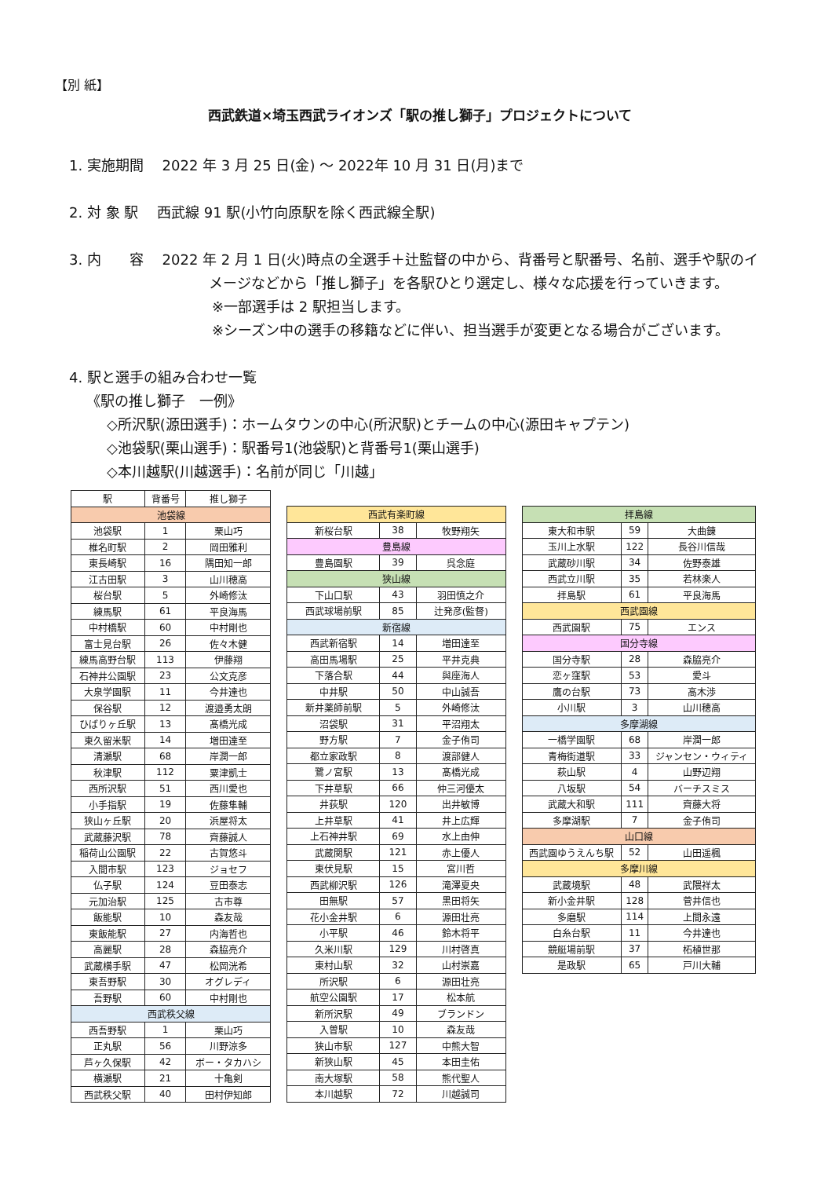【別 紙】
西武鉄道×埼玉西武ライオンズ「駅の推し獅子」プロジェクトについて
1. 実施期間　 2022 年 3 月 25 日(金) ～ 2022年 10 月 31 日(月)まで
2. 対 象 駅　 西武線 91 駅(小竹向原駅を除く西武線全駅)
3. 内　　容　 2022 年 2 月 1 日(火)時点の全選手＋辻監督の中から、背番号と駅番号、名前、選手や駅のイ
メージなどから「推し獅子」を各駅ひとり選定し、様々な応援を行っていきます。
※一部選手は 2 駅担当します。
※シーズン中の選手の移籍などに伴い、担当選手が変更となる場合がございます。
4. 駅と選手の組み合わせ一覧
《駅の推し獅子　一例》
◇所沢駅(源田選手)：ホームタウンの中心(所沢駅)とチームの中心(源田キャプテン)
◇池袋駅(栗山選手)：駅番号1(池袋駅)と背番号1(栗山選手)
◇本川越駅(川越選手)：名前が同じ「川越」
| 駅 | 背番号 | 推し獅子 |
| --- | --- | --- |
| 池袋線 | | |
| 池袋駅 | 1 | 栗山巧 |
| 椎名町駅 | 2 | 岡田雅利 |
| 東長崎駅 | 16 | 隅田知一郎 |
| 江古田駅 | 3 | 山川穂高 |
| 桜台駅 | 5 | 外崎修汰 |
| 練馬駅 | 61 | 平良海馬 |
| 中村橋駅 | 60 | 中村剛也 |
| 富士見台駅 | 26 | 佐々木健 |
| 練馬高野台駅 | 113 | 伊藤翔 |
| 石神井公園駅 | 23 | 公文克彦 |
| 大泉学園駅 | 11 | 今井達也 |
| 保谷駅 | 12 | 渡邉勇太朗 |
| ひばりヶ丘駅 | 13 | 髙橋光成 |
| 東久留米駅 | 14 | 増田達至 |
| 清瀬駅 | 68 | 岸潤一郎 |
| 秋津駅 | 112 | 粟津凱士 |
| 西所沢駅 | 51 | 西川愛也 |
| 小手指駅 | 19 | 佐藤隼輔 |
| 狭山ヶ丘駅 | 20 | 浜屋将太 |
| 武蔵藤沢駅 | 78 | 齊藤誠人 |
| 稲荷山公園駅 | 22 | 古賀悠斗 |
| 入間市駅 | 123 | ジョセフ |
| 仏子駅 | 124 | 豆田泰志 |
| 元加治駅 | 125 | 古市尊 |
| 飯能駅 | 10 | 森友哉 |
| 東飯能駅 | 27 | 内海哲也 |
| 高麗駅 | 28 | 森脇亮介 |
| 武蔵横手駅 | 47 | 松岡洸希 |
| 東吾野駅 | 30 | オグレディ |
| 吾野駅 | 60 | 中村剛也 |
| 西武秩父線 | | |
| 西吾野駅 | 1 | 栗山巧 |
| 正丸駅 | 56 | 川野涼多 |
| 芦ヶ久保駅 | 42 | ボー・タカハシ |
| 横瀬駅 | 21 | 十亀剣 |
| 西武秩父駅 | 40 | 田村伊知郎 |
| 西武有楽町線 | | |
| 新桜台駅 | 38 | 牧野翔矢 |
| 豊島線 | | |
| 豊島園駅 | 39 | 呉念庭 |
| 狭山線 | | |
| 下山口駅 | 43 | 羽田慎之介 |
| 西武球場前駅 | 85 | 辻発彦(監督) |
| 新宿線 | | |
| 西武新宿駅 | 14 | 増田達至 |
| 高田馬場駅 | 25 | 平井克典 |
| 下落合駅 | 44 | 與座海人 |
| 中井駅 | 50 | 中山誠吾 |
| 新井薬師前駅 | 5 | 外崎修汰 |
| 沼袋駅 | 31 | 平沼翔太 |
| 野方駅 | 7 | 金子侑司 |
| 都立家政駅 | 8 | 渡部健人 |
| 鷺ノ宮駅 | 13 | 髙橋光成 |
| 下井草駅 | 66 | 仲三河優太 |
| 井荻駅 | 120 | 出井敏博 |
| 上井草駅 | 41 | 井上広輝 |
| 上石神井駅 | 69 | 水上由伸 |
| 武蔵関駅 | 121 | 赤上優人 |
| 東伏見駅 | 15 | 宮川哲 |
| 西武柳沢駅 | 126 | 滝澤夏央 |
| 田無駅 | 57 | 黒田将矢 |
| 花小金井駅 | 6 | 源田壮亮 |
| 小平駅 | 46 | 鈴木将平 |
| 久米川駅 | 129 | 川村啓真 |
| 東村山駅 | 32 | 山村崇嘉 |
| 所沢駅 | 6 | 源田壮亮 |
| 航空公園駅 | 17 | 松本航 |
| 新所沢駅 | 49 | ブランドン |
| 入曽駅 | 10 | 森友哉 |
| 狭山市駅 | 127 | 中熊大智 |
| 新狭山駅 | 45 | 本田圭佑 |
| 南大塚駅 | 58 | 熊代聖人 |
| 本川越駅 | 72 | 川越誠司 |
| 拝島線 | | |
| 東大和市駅 | 59 | 大曲錬 |
| 玉川上水駅 | 122 | 長谷川信哉 |
| 武蔵砂川駅 | 34 | 佐野泰雄 |
| 西武立川駅 | 35 | 若林楽人 |
| 拝島駅 | 61 | 平良海馬 |
| 西武園線 | | |
| 西武園駅 | 75 | エンス |
| 国分寺線 | | |
| 国分寺駅 | 28 | 森脇亮介 |
| 恋ヶ窪駅 | 53 | 愛斗 |
| 鷹の台駅 | 73 | 高木渉 |
| 小川駅 | 3 | 山川穂高 |
| 多摩湖線 | | |
| 一橋学園駅 | 68 | 岸潤一郎 |
| 青梅街道駅 | 33 | ジャンセン・ウィティ |
| 萩山駅 | 4 | 山野辺翔 |
| 八坂駅 | 54 | バーチスミス |
| 武蔵大和駅 | 111 | 齊藤大将 |
| 多摩湖駅 | 7 | 金子侑司 |
| 山口線 | | |
| 西武園ゆうえんち駅 | 52 | 山田遥楓 |
| 多摩川線 | | |
| 武蔵境駅 | 48 | 武隈祥太 |
| 新小金井駅 | 128 | 菅井信也 |
| 多磨駅 | 114 | 上間永遠 |
| 白糸台駅 | 11 | 今井達也 |
| 競艇場前駅 | 37 | 柘植世那 |
| 是政駅 | 65 | 戸川大輔 |